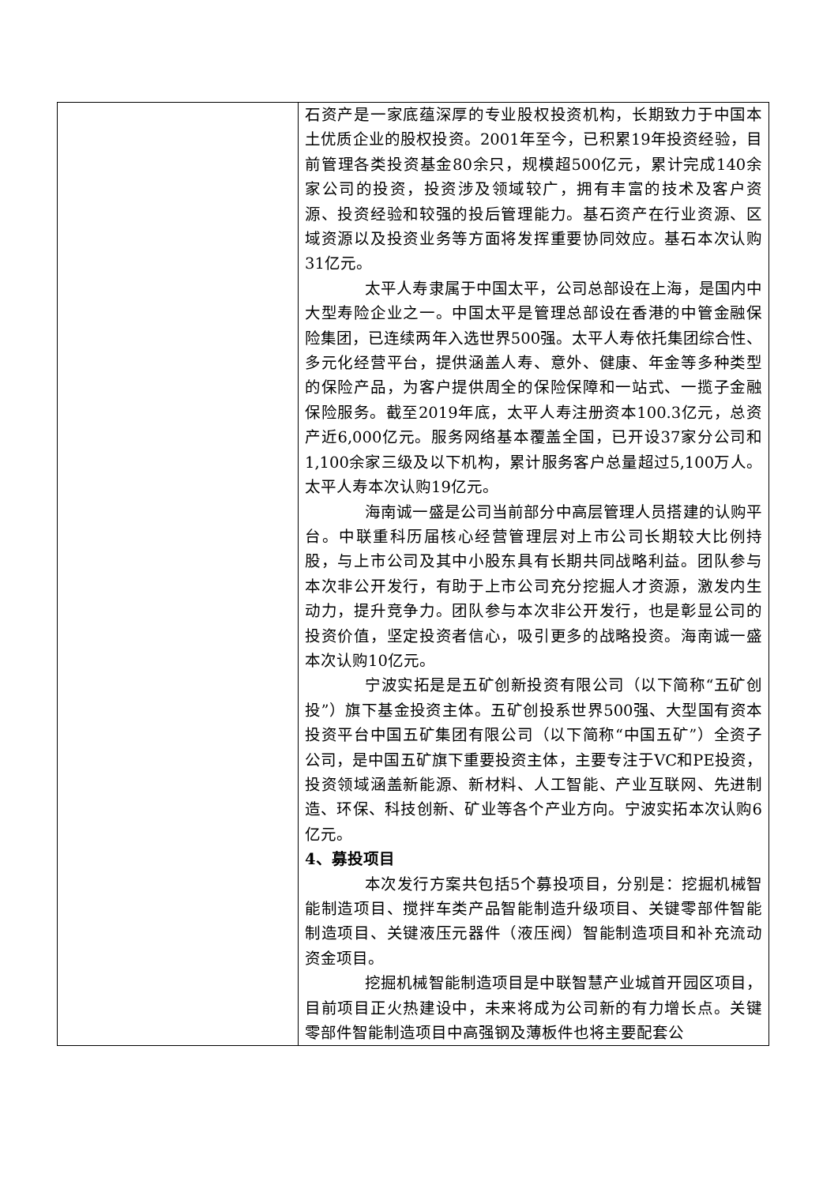| | 石资产是一家底蕴深厚的专业股权投资机构，长期致力于中国本土优质企业的股权投资。2001年至今，已积累19年投资经验，目前管理各类投资基金80余只，规模超500亿元，累计完成140余家公司的投资，投资涉及领域较广，拥有丰富的技术及客户资源、投资经验和较强的投后管理能力。基石资产在行业资源、区域资源以及投资业务等方面将发挥重要协同效应。基石本次认购31亿元。 太平人寿隶属于中国太平，公司总部设在上海，是国内中大型寿险企业之一。中国太平是管理总部设在香港的中管金融保险集团，已连续两年入选世界500强。太平人寿依托集团综合性、多元化经营平台，提供涵盖人寿、意外、健康、年金等多种类型的保险产品，为客户提供周全的保险保障和一站式、一揽子金融保险服务。截至2019年底，太平人寿注册资本100.3亿元，总资产近6,000亿元。服务网络基本覆盖全国，已开设37家分公司和1,100余家三级及以下机构，累计服务客户总量超过5,100万人。太平人寿本次认购19亿元。 海南诚一盛是公司当前部分中高层管理人员搭建的认购平台。中联重科历届核心经营管理层对上市公司长期较大比例持股，与上市公司及其中小股东具有长期共同战略利益。团队参与本次非公开发行，有助于上市公司充分挖掘人才资源，激发内生动力，提升竞争力。团队参与本次非公开发行，也是彰显公司的投资价值，坚定投资者信心，吸引更多的战略投资。海南诚一盛本次认购10亿元。 宁波实拓是是五矿创新投资有限公司（以下简称“五矿创投”）旗下基金投资主体。五矿创投系世界500强、大型国有资本投资平台中国五矿集团有限公司（以下简称“中国五矿”）全资子公司，是中国五矿旗下重要投资主体，主要专注于VC和PE投资，投资领域涵盖新能源、新材料、人工智能、产业互联网、先进制造、环保、科技创新、矿业等各个产业方向。宁波实拓本次认购6亿元。 4、募投项目 本次发行方案共包括5个募投项目，分别是：挖掘机械智能制造项目、搅拌车类产品智能制造升级项目、关键零部件智能制造项目、关键液压元器件（液压阀）智能制造项目和补充流动资金项目。 挖掘机械智能制造项目是中联智慧产业城首开园区项目，目前项目正火热建设中，未来将成为公司新的有力增长点。关键零部件智能制造项目中高强钢及薄板件也将主要配套公 |